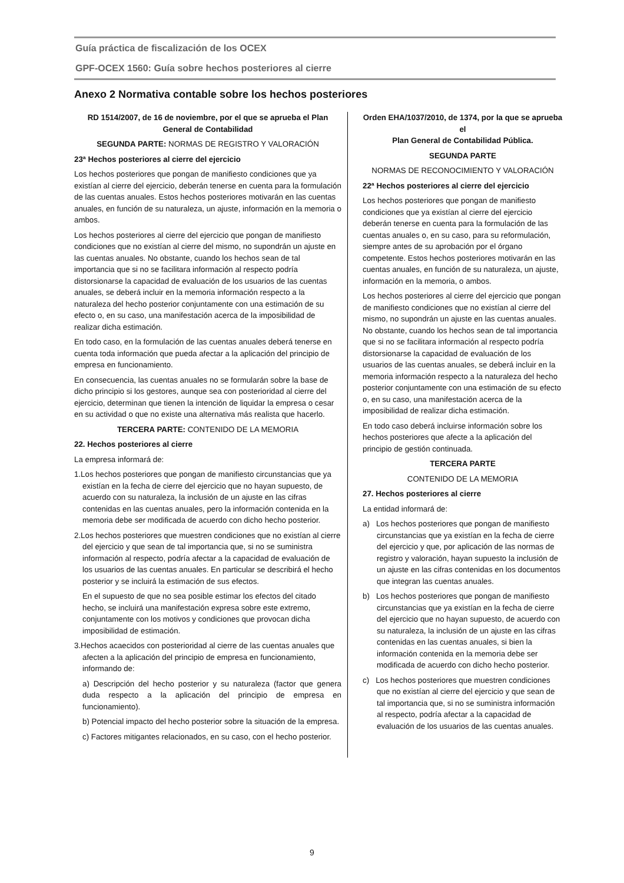Guía práctica de fiscalización de los OCEX
GPF-OCEX 1560: Guía sobre hechos posteriores al cierre
Anexo 2 Normativa contable sobre los hechos posteriores
RD 1514/2007, de 16 de noviembre, por el que se aprueba el Plan General de Contabilidad
SEGUNDA PARTE: NORMAS DE REGISTRO Y VALORACIÓN
23ª Hechos posteriores al cierre del ejercicio
Los hechos posteriores que pongan de manifiesto condiciones que ya existían al cierre del ejercicio, deberán tenerse en cuenta para la formulación de las cuentas anuales. Estos hechos posteriores motivarán en las cuentas anuales, en función de su naturaleza, un ajuste, información en la memoria o ambos.
Los hechos posteriores al cierre del ejercicio que pongan de manifiesto condiciones que no existían al cierre del mismo, no supondrán un ajuste en las cuentas anuales. No obstante, cuando los hechos sean de tal importancia que si no se facilitara información al respecto podría distorsionarse la capacidad de evaluación de los usuarios de las cuentas anuales, se deberá incluir en la memoria información respecto a la naturaleza del hecho posterior conjuntamente con una estimación de su efecto o, en su caso, una manifestación acerca de la imposibilidad de realizar dicha estimación.
En todo caso, en la formulación de las cuentas anuales deberá tenerse en cuenta toda información que pueda afectar a la aplicación del principio de empresa en funcionamiento.
En consecuencia, las cuentas anuales no se formularán sobre la base de dicho principio si los gestores, aunque sea con posterioridad al cierre del ejercicio, determinan que tienen la intención de liquidar la empresa o cesar en su actividad o que no existe una alternativa más realista que hacerlo.
TERCERA PARTE: CONTENIDO DE LA MEMORIA
22. Hechos posteriores al cierre
La empresa informará de:
1.Los hechos posteriores que pongan de manifiesto circunstancias que ya existían en la fecha de cierre del ejercicio que no hayan supuesto, de acuerdo con su naturaleza, la inclusión de un ajuste en las cifras contenidas en las cuentas anuales, pero la información contenida en la memoria debe ser modificada de acuerdo con dicho hecho posterior.
2.Los hechos posteriores que muestren condiciones que no existían al cierre del ejercicio y que sean de tal importancia que, si no se suministra información al respecto, podría afectar a la capacidad de evaluación de los usuarios de las cuentas anuales. En particular se describirá el hecho posterior y se incluirá la estimación de sus efectos.
En el supuesto de que no sea posible estimar los efectos del citado hecho, se incluirá una manifestación expresa sobre este extremo, conjuntamente con los motivos y condiciones que provocan dicha imposibilidad de estimación.
3.Hechos acaecidos con posterioridad al cierre de las cuentas anuales que afecten a la aplicación del principio de empresa en funcionamiento, informando de:
a) Descripción del hecho posterior y su naturaleza (factor que genera duda respecto a la aplicación del principio de empresa en funcionamiento).
b) Potencial impacto del hecho posterior sobre la situación de la empresa.
c) Factores mitigantes relacionados, en su caso, con el hecho posterior.
Orden EHA/1037/2010, de 1374, por la que se aprueba el
Plan General de Contabilidad Pública.
SEGUNDA PARTE
NORMAS DE RECONOCIMIENTO Y VALORACIÓN
22ª Hechos posteriores al cierre del ejercicio
Los hechos posteriores que pongan de manifiesto condiciones que ya existían al cierre del ejercicio deberán tenerse en cuenta para la formulación de las cuentas anuales o, en su caso, para su reformulación, siempre antes de su aprobación por el órgano competente. Estos hechos posteriores motivarán en las cuentas anuales, en función de su naturaleza, un ajuste, información en la memoria, o ambos.
Los hechos posteriores al cierre del ejercicio que pongan de manifiesto condiciones que no existían al cierre del mismo, no supondrán un ajuste en las cuentas anuales. No obstante, cuando los hechos sean de tal importancia que si no se facilitara información al respecto podría distorsionarse la capacidad de evaluación de los usuarios de las cuentas anuales, se deberá incluir en la memoria información respecto a la naturaleza del hecho posterior conjuntamente con una estimación de su efecto o, en su caso, una manifestación acerca de la imposibilidad de realizar dicha estimación.
En todo caso deberá incluirse información sobre los hechos posteriores que afecte a la aplicación del principio de gestión continuada.
TERCERA PARTE
CONTENIDO DE LA MEMORIA
27. Hechos posteriores al cierre
La entidad informará de:
a) Los hechos posteriores que pongan de manifiesto circunstancias que ya existían en la fecha de cierre del ejercicio y que, por aplicación de las normas de registro y valoración, hayan supuesto la inclusión de un ajuste en las cifras contenidas en los documentos que integran las cuentas anuales.
b) Los hechos posteriores que pongan de manifiesto circunstancias que ya existían en la fecha de cierre del ejercicio que no hayan supuesto, de acuerdo con su naturaleza, la inclusión de un ajuste en las cifras contenidas en las cuentas anuales, si bien la información contenida en la memoria debe ser modificada de acuerdo con dicho hecho posterior.
c) Los hechos posteriores que muestren condiciones que no existían al cierre del ejercicio y que sean de tal importancia que, si no se suministra información al respecto, podría afectar a la capacidad de evaluación de los usuarios de las cuentas anuales.
9